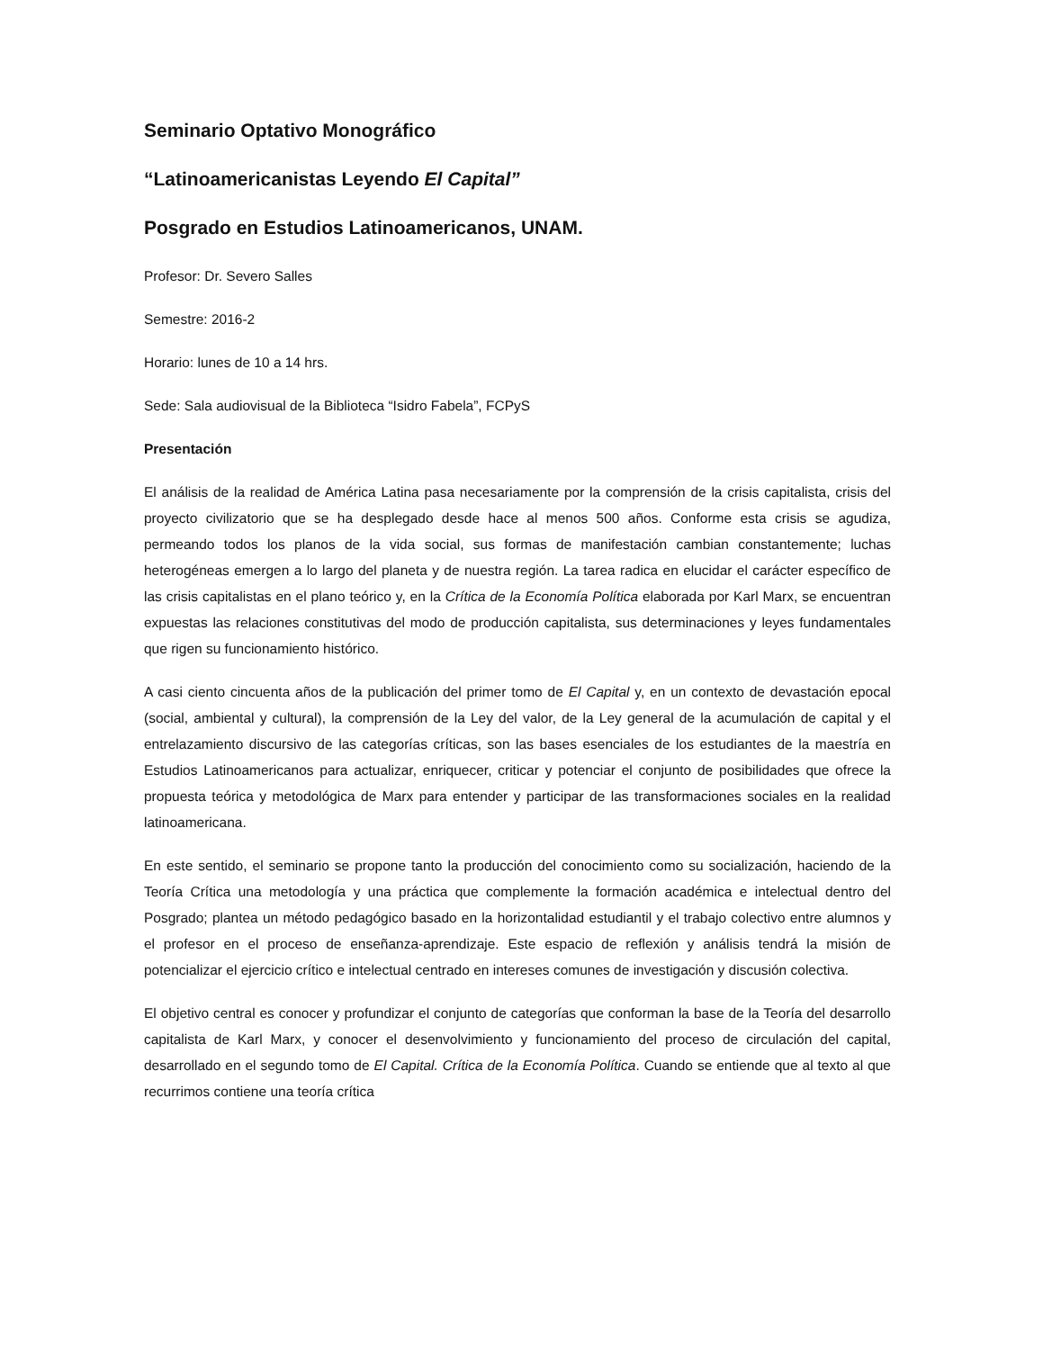Seminario Optativo Monográfico
“Latinoamericanistas Leyendo El Capital”
Posgrado en Estudios Latinoamericanos, UNAM.
Profesor: Dr. Severo Salles
Semestre: 2016-2
Horario: lunes de 10 a 14 hrs.
Sede: Sala audiovisual de la Biblioteca “Isidro Fabela”, FCPyS
Presentación
El análisis de la realidad de América Latina pasa necesariamente por la comprensión de la crisis capitalista, crisis del proyecto civilizatorio que se ha desplegado desde hace al menos 500 años. Conforme esta crisis se agudiza, permeando todos los planos de la vida social, sus formas de manifestación cambian constantemente; luchas heterogéneas emergen a lo largo del planeta y de nuestra región. La tarea radica en elucidar el carácter específico de las crisis capitalistas en el plano teórico y, en la Crítica de la Economía Política elaborada por Karl Marx, se encuentran expuestas las relaciones constitutivas del modo de producción capitalista, sus determinaciones y leyes fundamentales que rigen su funcionamiento histórico.
A casi ciento cincuenta años de la publicación del primer tomo de El Capital y, en un contexto de devastación epocal (social, ambiental y cultural), la comprensión de la Ley del valor, de la Ley general de la acumulación de capital y el entrelazamiento discursivo de las categorías críticas, son las bases esenciales de los estudiantes de la maestría en Estudios Latinoamericanos para actualizar, enriquecer, criticar y potenciar el conjunto de posibilidades que ofrece la propuesta teórica y metodológica de Marx para entender y participar de las transformaciones sociales en la realidad latinoamericana.
En este sentido, el seminario se propone tanto la producción del conocimiento como su socialización, haciendo de la Teoría Crítica una metodología y una práctica que complemente la formación académica e intelectual dentro del Posgrado; plantea un método pedagógico basado en la horizontalidad estudiantil y el trabajo colectivo entre alumnos y el profesor en el proceso de enseñanza-aprendizaje. Este espacio de reflexión y análisis tendrá la misión de potencializar el ejercicio crítico e intelectual centrado en intereses comunes de investigación y discusión colectiva.
El objetivo central es conocer y profundizar el conjunto de categorías que conforman la base de la Teoría del desarrollo capitalista de Karl Marx, y conocer el desenvolvimiento y funcionamiento del proceso de circulación del capital, desarrollado en el segundo tomo de El Capital. Crítica de la Economía Política. Cuando se entiende que al texto al que recurrimos contiene una teoría crítica